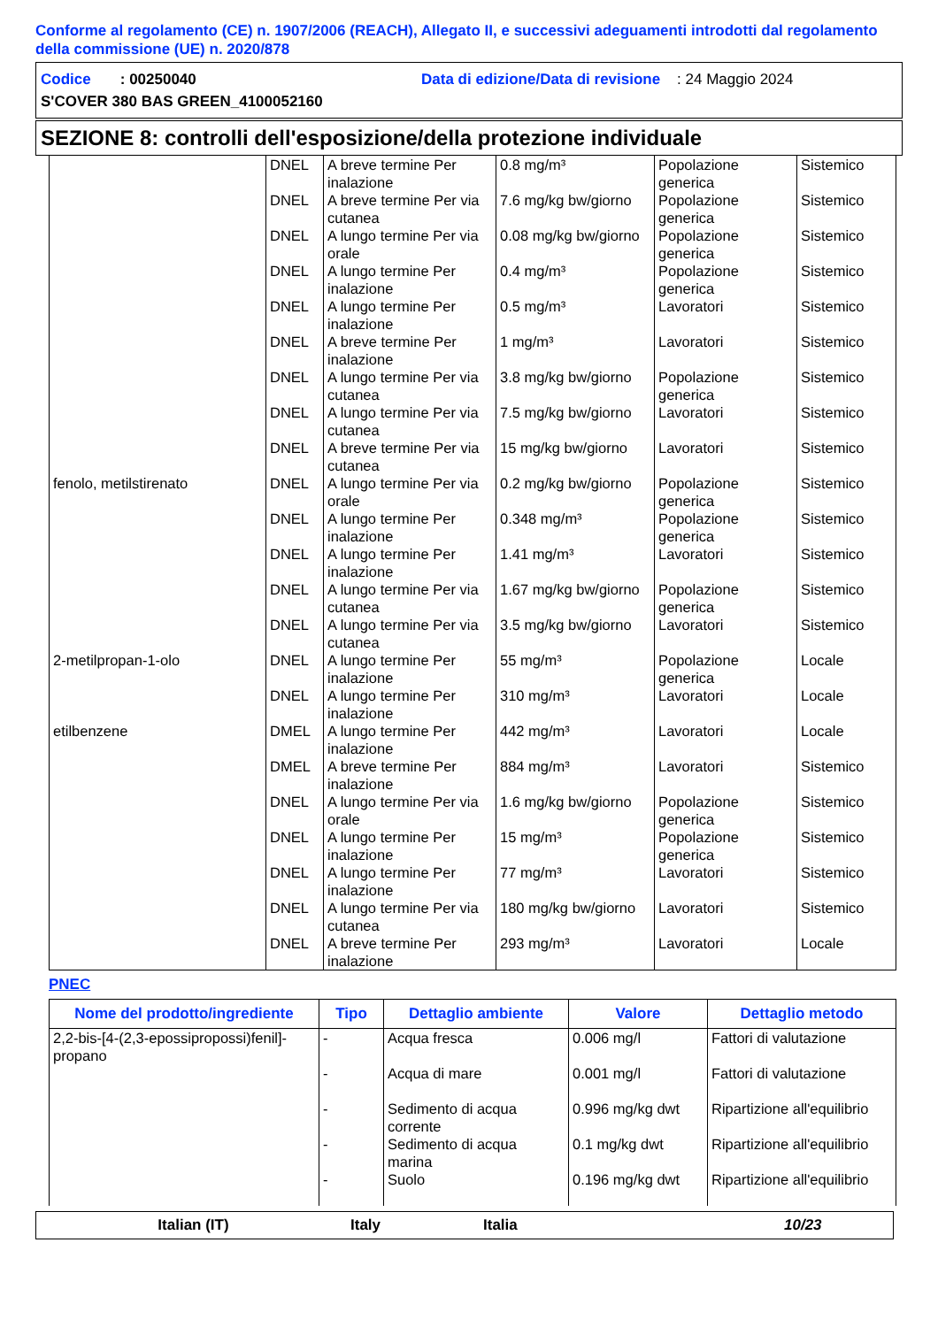Conforme al regolamento (CE) n. 1907/2006 (REACH), Allegato II, e successivi adeguamenti introdotti dal regolamento della commissione (UE) n. 2020/878
Codice : 00250040 Data di edizione/Data di revisione : 24 Maggio 2024
S'COVER 380 BAS GREEN_4100052160
SEZIONE 8: controlli dell'esposizione/della protezione individuale
| | DNEL | A breve termine Per inalazione | 0.8 mg/m³ | Popolazione generica | Sistemico |
| | DNEL | A breve termine Per via cutanea | 7.6 mg/kg bw/giorno | Popolazione generica | Sistemico |
| | DNEL | A lungo termine Per via orale | 0.08 mg/kg bw/giorno | Popolazione generica | Sistemico |
| | DNEL | A lungo termine Per inalazione | 0.4 mg/m³ | Popolazione generica | Sistemico |
| | DNEL | A lungo termine Per inalazione | 0.5 mg/m³ | Lavoratori | Sistemico |
| | DNEL | A breve termine Per inalazione | 1 mg/m³ | Lavoratori | Sistemico |
| | DNEL | A lungo termine Per via cutanea | 3.8 mg/kg bw/giorno | Popolazione generica | Sistemico |
| | DNEL | A lungo termine Per via cutanea | 7.5 mg/kg bw/giorno | Lavoratori | Sistemico |
| | DNEL | A breve termine Per via cutanea | 15 mg/kg bw/giorno | Lavoratori | Sistemico |
| fenolo, metilstirenato | DNEL | A lungo termine Per via orale | 0.2 mg/kg bw/giorno | Popolazione generica | Sistemico |
| | DNEL | A lungo termine Per inalazione | 0.348 mg/m³ | Popolazione generica | Sistemico |
| | DNEL | A lungo termine Per inalazione | 1.41 mg/m³ | Lavoratori | Sistemico |
| | DNEL | A lungo termine Per via cutanea | 1.67 mg/kg bw/giorno | Popolazione generica | Sistemico |
| | DNEL | A lungo termine Per via cutanea | 3.5 mg/kg bw/giorno | Lavoratori | Sistemico |
| 2-metilpropan-1-olo | DNEL | A lungo termine Per inalazione | 55 mg/m³ | Popolazione generica | Locale |
| | DNEL | A lungo termine Per inalazione | 310 mg/m³ | Lavoratori | Locale |
| etilbenzene | DMEL | A lungo termine Per inalazione | 442 mg/m³ | Lavoratori | Locale |
| | DMEL | A breve termine Per inalazione | 884 mg/m³ | Lavoratori | Sistemico |
| | DNEL | A lungo termine Per via orale | 1.6 mg/kg bw/giorno | Popolazione generica | Sistemico |
| | DNEL | A lungo termine Per inalazione | 15 mg/m³ | Popolazione generica | Sistemico |
| | DNEL | A lungo termine Per inalazione | 77 mg/m³ | Lavoratori | Sistemico |
| | DNEL | A lungo termine Per via cutanea | 180 mg/kg bw/giorno | Lavoratori | Sistemico |
| | DNEL | A breve termine Per inalazione | 293 mg/m³ | Lavoratori | Locale |
PNEC
| Nome del prodotto/ingrediente | Tipo | Dettaglio ambiente | Valore | Dettaglio metodo |
| --- | --- | --- | --- | --- |
| 2,2-bis-[4-(2,3-epossipropossi)fenil]-propano | - | Acqua fresca | 0.006 mg/l | Fattori di valutazione |
| | - | Acqua di mare | 0.001 mg/l | Fattori di valutazione |
| | - | Sedimento di acqua corrente | 0.996 mg/kg dwt | Ripartizione all'equilibrio |
| | - | Sedimento di acqua marina | 0.1 mg/kg dwt | Ripartizione all'equilibrio |
| | - | Suolo | 0.196 mg/kg dwt | Ripartizione all'equilibrio |
Italian (IT) Italy Italia 10/23